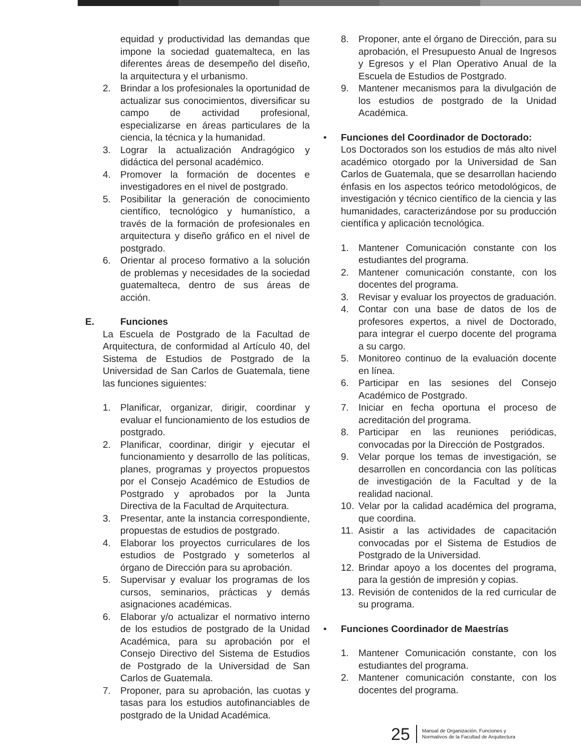equidad y productividad las demandas que impone la sociedad guatemalteca, en las diferentes áreas de desempeño del diseño, la arquitectura y el urbanismo.
2. Brindar a los profesionales la oportunidad de actualizar sus conocimientos, diversificar su campo de actividad profesional, especializarse en áreas particulares de la ciencia, la técnica y la humanidad.
3. Lograr la actualización Andragógico y didáctica del personal académico.
4. Promover la formación de docentes e investigadores en el nivel de postgrado.
5. Posibilitar la generación de conocimiento científico, tecnológico y humanístico, a través de la formación de profesionales en arquitectura y diseño gráfico en el nivel de postgrado.
6. Orientar al proceso formativo a la solución de problemas y necesidades de la sociedad guatemalteca, dentro de sus áreas de acción.
E. Funciones
La Escuela de Postgrado de la Facultad de Arquitectura, de conformidad al Artículo 40, del Sistema de Estudios de Postgrado de la Universidad de San Carlos de Guatemala, tiene las funciones siguientes:
1. Planificar, organizar, dirigir, coordinar y evaluar el funcionamiento de los estudios de postgrado.
2. Planificar, coordinar, dirigir y ejecutar el funcionamiento y desarrollo de las políticas, planes, programas y proyectos propuestos por el Consejo Académico de Estudios de Postgrado y aprobados por la Junta Directiva de la Facultad de Arquitectura.
3. Presentar, ante la instancia correspondiente, propuestas de estudios de postgrado.
4. Elaborar los proyectos curriculares de los estudios de Postgrado y someterlos al órgano de Dirección para su aprobación.
5. Supervisar y evaluar los programas de los cursos, seminarios, prácticas y demás asignaciones académicas.
6. Elaborar y/o actualizar el normativo interno de los estudios de postgrado de la Unidad Académica, para su aprobación por el Consejo Directivo del Sistema de Estudios de Postgrado de la Universidad de San Carlos de Guatemala.
7. Proponer, para su aprobación, las cuotas y tasas para los estudios autofinanciables de postgrado de la Unidad Académica.
8. Proponer, ante el órgano de Dirección, para su aprobación, el Presupuesto Anual de Ingresos y Egresos y el Plan Operativo Anual de la Escuela de Estudios de Postgrado.
9. Mantener mecanismos para la divulgación de los estudios de postgrado de la Unidad Académica.
• Funciones del Coordinador de Doctorado:
Los Doctorados son los estudios de más alto nivel académico otorgado por la Universidad de San Carlos de Guatemala, que se desarrollan haciendo énfasis en los aspectos teórico metodológicos, de investigación y técnico científico de la ciencia y las humanidades, caracterizándose por su producción científica y aplicación tecnológica.
1. Mantener Comunicación constante con los estudiantes del programa.
2. Mantener comunicación constante, con los docentes del programa.
3. Revisar y evaluar los proyectos de graduación.
4. Contar con una base de datos de los de profesores expertos, a nivel de Doctorado, para integrar el cuerpo docente del programa a su cargo.
5. Monitoreo continuo de la evaluación docente en línea.
6. Participar en las sesiones del Consejo Académico de Postgrado.
7. Iniciar en fecha oportuna el proceso de acreditación del programa.
8. Participar en las reuniones periódicas, convocadas por la Dirección de Postgrados.
9. Velar porque los temas de investigación, se desarrollen en concordancia con las políticas de investigación de la Facultad y de la realidad nacional.
10. Velar por la calidad académica del programa, que coordina.
11. Asistir a las actividades de capacitación convocadas por el Sistema de Estudios de Postgrado de la Universidad.
12. Brindar apoyo a los docentes del programa, para la gestión de impresión y copias.
13. Revisión de contenidos de la red curricular de su programa.
• Funciones Coordinador de Maestrías
1. Mantener Comunicación constante, con los estudiantes del programa.
2. Mantener comunicación constante, con los docentes del programa.
25 Manual de Organización, Funciones y
Normativos de la Facultad de Arquitectura